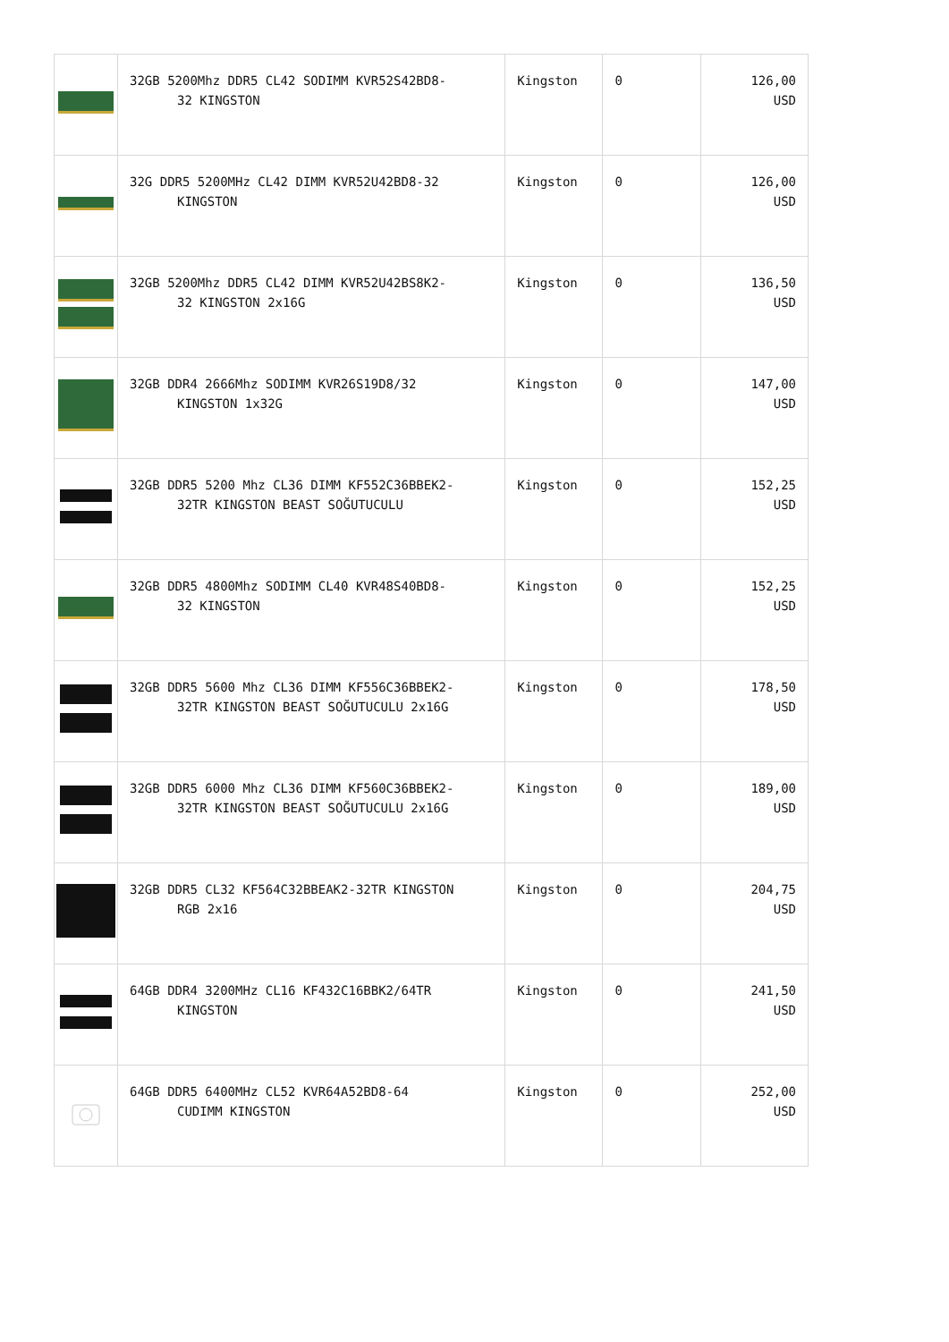| | 32GB 5200Mhz DDR5 CL42 SODIMM KVR52S42BD8- 32 KINGSTON | Kingston | 0 | 126,00 USD |
| | 32G DDR5 5200MHz CL42 DIMM KVR52U42BD8-32 KINGSTON | Kingston | 0 | 126,00 USD |
| | 32GB 5200Mhz DDR5 CL42 DIMM KVR52U42BS8K2- 32 KINGSTON 2x16G | Kingston | 0 | 136,50 USD |
| | 32GB DDR4 2666Mhz SODIMM KVR26S19D8/32 KINGSTON 1x32G | Kingston | 0 | 147,00 USD |
| | 32GB DDR5 5200 Mhz CL36 DIMM KF552C36BBEK2- 32TR KINGSTON BEAST SOĞUTUCULU | Kingston | 0 | 152,25 USD |
| | 32GB DDR5 4800Mhz SODIMM CL40 KVR48S40BD8- 32 KINGSTON | Kingston | 0 | 152,25 USD |
| | 32GB DDR5 5600 Mhz CL36 DIMM KF556C36BBEK2- 32TR KINGSTON BEAST SOĞUTUCULU 2x16G | Kingston | 0 | 178,50 USD |
| | 32GB DDR5 6000 Mhz CL36 DIMM KF560C36BBEK2- 32TR KINGSTON BEAST SOĞUTUCULU 2x16G | Kingston | 0 | 189,00 USD |
| | 32GB DDR5 CL32 KF564C32BBEAK2-32TR KINGSTON RGB 2x16 | Kingston | 0 | 204,75 USD |
| | 64GB DDR4 3200MHz CL16 KF432C16BBK2/64TR KINGSTON | Kingston | 0 | 241,50 USD |
| | 64GB DDR5 6400MHz CL52 KVR64A52BD8-64 CUDIMM KINGSTON | Kingston | 0 | 252,00 USD |